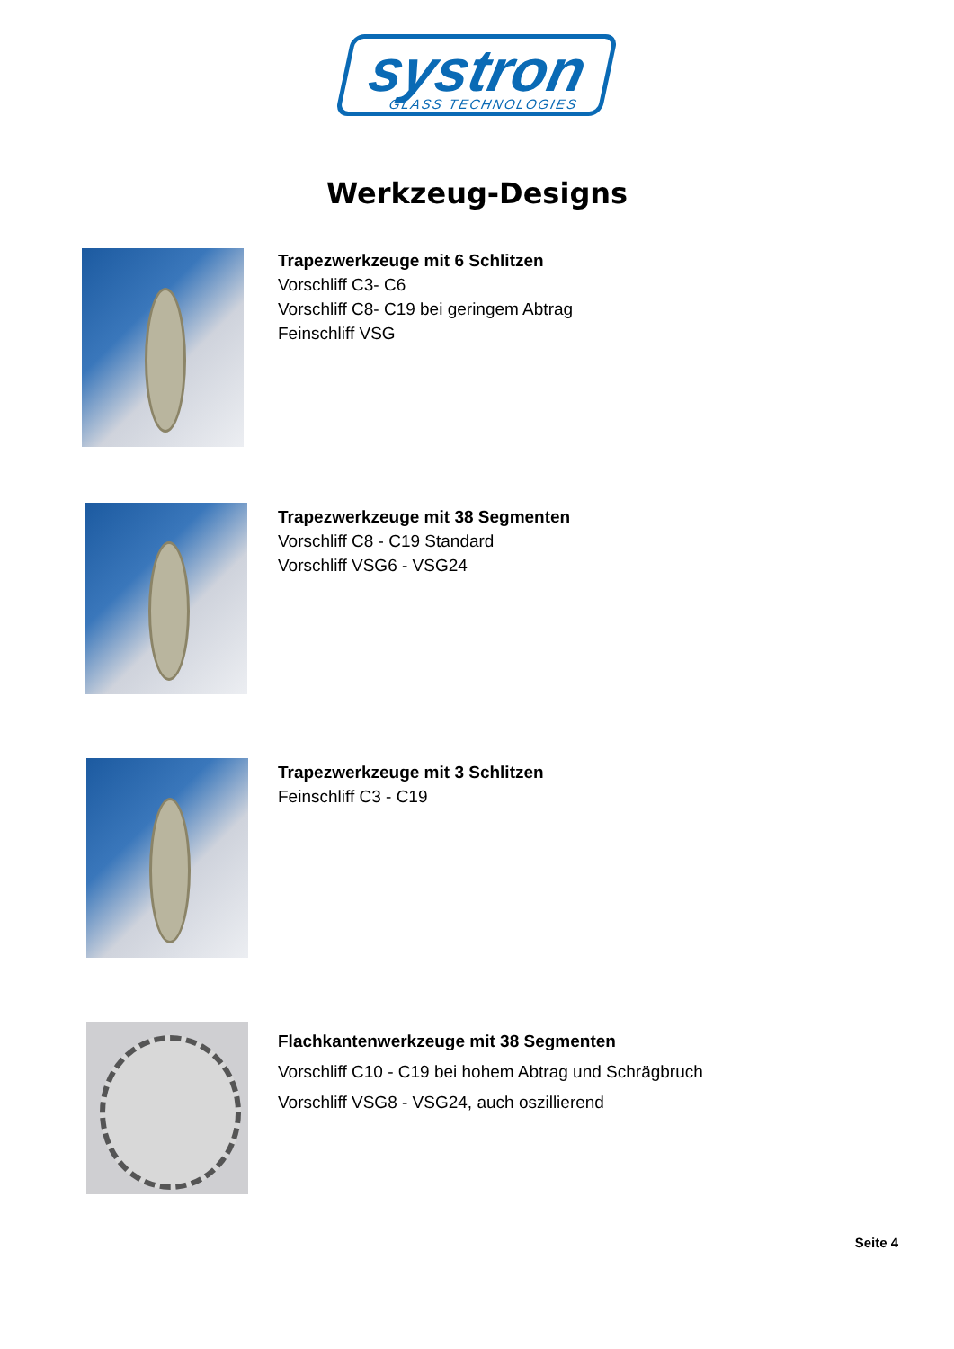systron GLASS TECHNOLOGIES
Werkzeug-Designs
Trapezwerkzeuge mit 6 Schlitzen
Vorschliff C3- C6
Vorschliff C8- C19 bei geringem Abtrag
Feinschliff VSG
Trapezwerkzeuge mit 38 Segmenten
Vorschliff C8 - C19 Standard
Vorschliff VSG6 - VSG24
Trapezwerkzeuge mit 3 Schlitzen
Feinschliff C3 - C19
Flachkantenwerkzeuge mit 38 Segmenten
Vorschliff C10 - C19 bei hohem Abtrag und Schrägbruch
Vorschliff VSG8 - VSG24, auch oszillierend
Seite 4